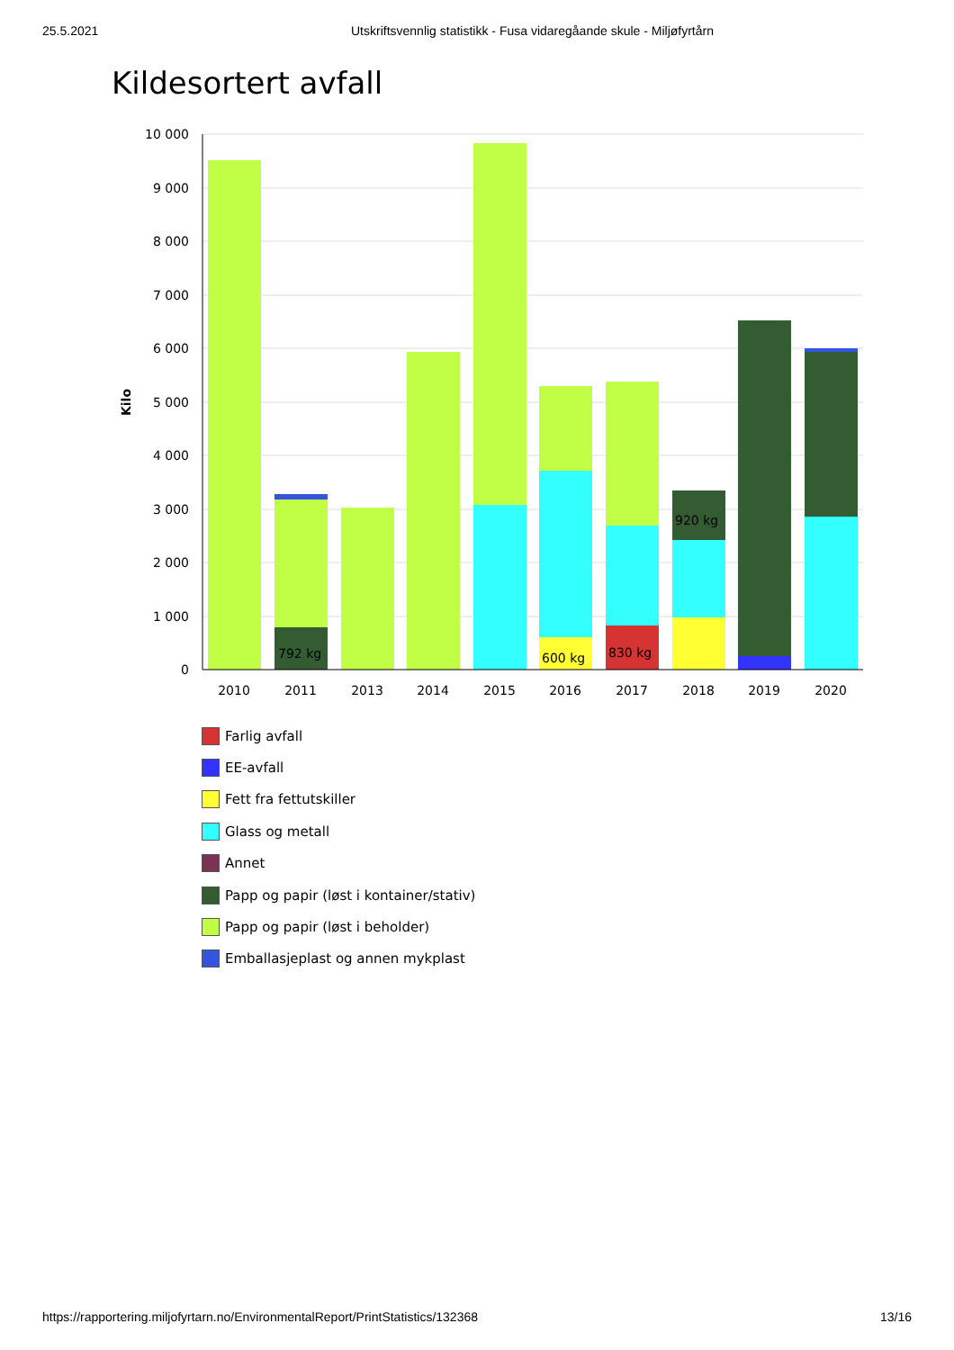25.5.2021 Utskriftsvennlig statistikk - Fusa vidaregåande skule - Miljøfyrtårn
Kildesortert avfall
10 000
9 000
8 000
7 000
6 000
5 000
4 000
3 000
2 000
1 000
0
Kilo
792 kg
600 kg
830 kg
920 kg
2010
2011
2013
2014
2015
2016
2017
2018
2019
2020
Farlig avfall
EE-avfall
Fett fra fettutskiller
Glass og metall
Annet
Papp og papir (løst i kontainer/stativ)
Papp og papir (løst i beholder)
Emballasjeplast og annen mykplast
https://rapportering.miljofyrtarn.no/EnvironmentalReport/PrintStatistics/132368 13/16